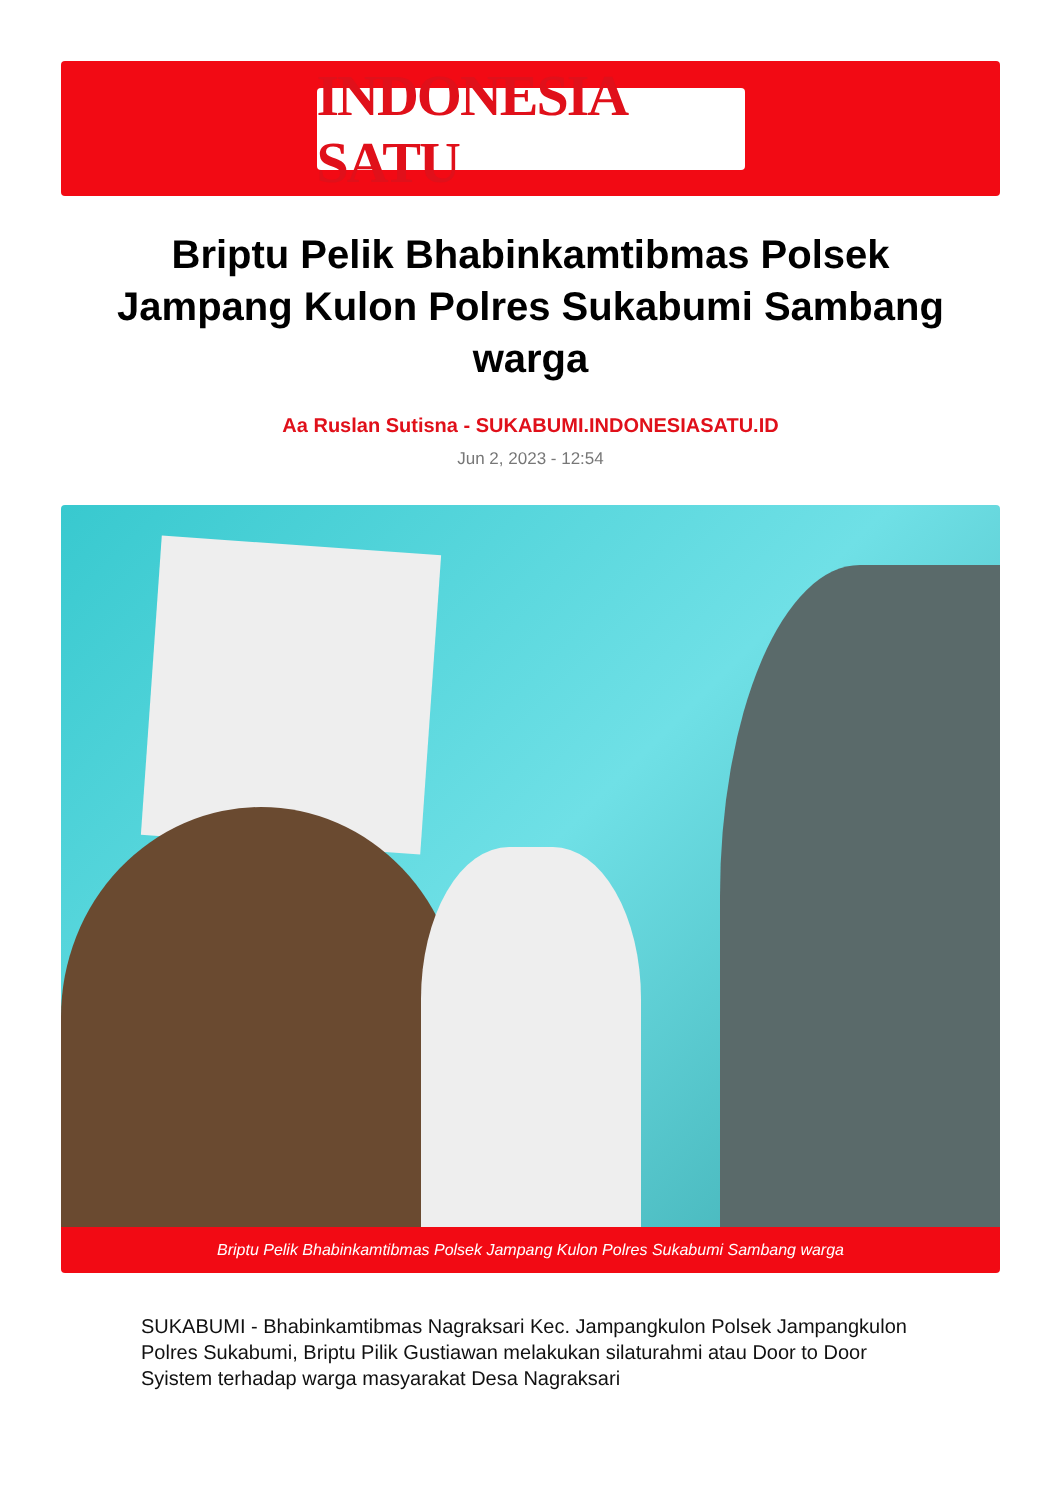INDONESIA SATU
Briptu Pelik Bhabinkamtibmas Polsek Jampang Kulon Polres Sukabumi Sambang warga
Aa Ruslan Sutisna - SUKABUMI.INDONESIASATU.ID
Jun 2, 2023 - 12:54
Briptu Pelik Bhabinkamtibmas Polsek Jampang Kulon Polres Sukabumi Sambang warga
SUKABUMI - Bhabinkamtibmas Nagraksari Kec. Jampangkulon Polsek Jampangkulon Polres Sukabumi, Briptu Pilik Gustiawan melakukan silaturahmi atau Door to Door Syistem terhadap warga masyarakat Desa Nagraksari